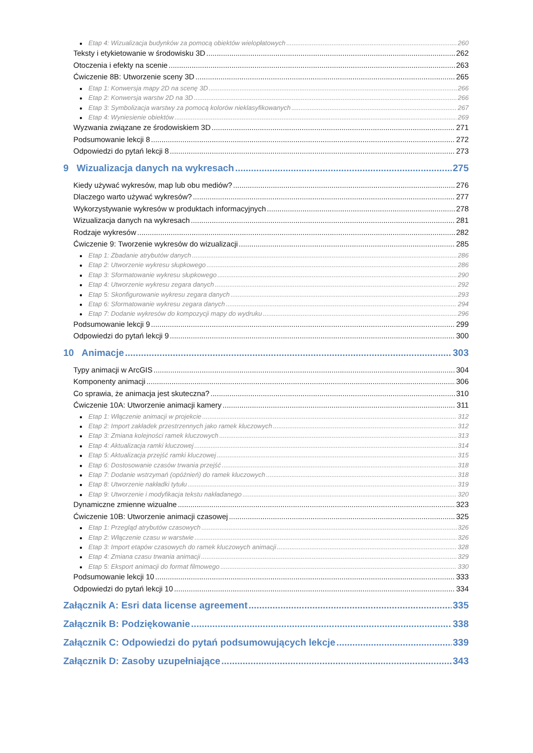● Etap 4: Wizualizacja budynków za pomocą obiektów wielopłatowych 260
Teksty i etykietowanie w środowisku 3D 262
Otoczenia i efekty na scenie 263
Ćwiczenie 8B: Utworzenie sceny 3D 265
● Etap 1: Konwersja mapy 2D na scenę 3D 266
● Etap 2: Konwersja warstw 2D na 3D 266
● Etap 3: Symbolizacja warstwy za pomocą kolorów nieklasyfikowanych 267
● Etap 4: Wyniesienie obiektów 269
Wyzwania związane ze środowiskiem 3D 271
Podsumowanie lekcji 8 272
Odpowiedzi do pytań lekcji 8 273
9 Wizualizacja danych na wykresach 275
Kiedy używać wykresów, map lub obu mediów? 276
Dlaczego warto używać wykresów? 277
Wykorzystywanie wykresów w produktach informacyjnych 278
Wizualizacja danych na wykresach 281
Rodzaje wykresów 282
Ćwiczenie 9: Tworzenie wykresów do wizualizacji 285
● Etap 1: Zbadanie atrybutów danych 286
● Etap 2: Utworzenie wykresu słupkowego 286
● Etap 3: Sformatowanie wykresu słupkowego 290
● Etap 4: Utworzenie wykresu zegara danych 292
● Etap 5: Skonfigurowanie wykresu zegara danych 293
● Etap 6: Sformatowanie wykresu zegara danych 294
● Etap 7: Dodanie wykresów do kompozycji mapy do wydruku 296
Podsumowanie lekcji 9 299
Odpowiedzi do pytań lekcji 9 300
10 Animacje 303
Typy animacji w ArcGIS 304
Komponenty animacji 306
Co sprawia, że animacja jest skuteczna? 310
Ćwiczenie 10A: Utworzenie animacji kamery 311
● Etap 1: Włączenie animacji w projekcie 312
● Etap 2: Import zakładek przestrzennych jako ramek kluczowych 312
● Etap 3: Zmiana kolejności ramek kluczowych 313
● Etap 4: Aktualizacja ramki kluczowej 314
● Etap 5: Aktualizacja przejść ramki kluczowej 315
● Etap 6: Dostosowanie czasów trwania przejść 318
● Etap 7: Dodanie wstrzymań (opóźnień) do ramek kluczowych 318
● Etap 8: Utworzenie nakładki tytułu 319
● Etap 9: Utworzenie i modyfikacja tekstu nakładanego 320
Dynamiczne zmienne wizualne 323
Ćwiczenie 10B: Utworzenie animacji czasowej 325
● Etap 1: Przegląd atrybutów czasowych 326
● Etap 2: Włączenie czasu w warstwie 326
● Etap 3: Import etapów czasowych do ramek kluczowych animacji 328
● Etap 4: Zmiana czasu trwania animacji 329
● Etap 5: Eksport animacji do format filmowego 330
Podsumowanie lekcji 10 333
Odpowiedzi do pytań lekcji 10 334
Załącznik A: Esri data license agreement 335
Załącznik B: Podziękowanie 338
Załącznik C: Odpowiedzi do pytań podsumowujących lekcje 339
Załącznik D: Zasoby uzupełniające 343